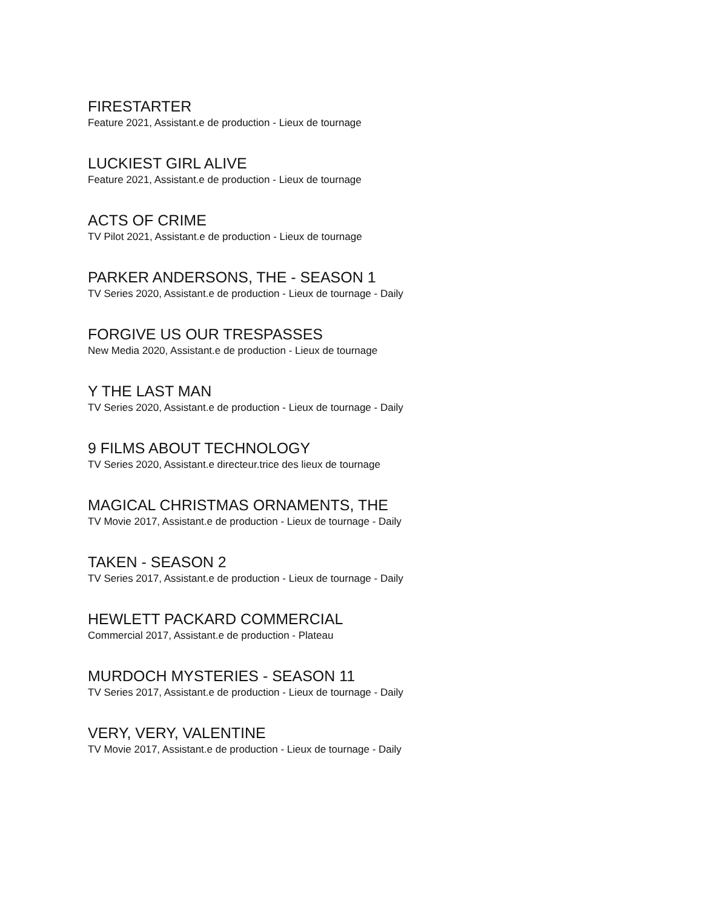FIRESTARTER
Feature 2021, Assistant.e de production - Lieux de tournage
LUCKIEST GIRL ALIVE
Feature 2021, Assistant.e de production - Lieux de tournage
ACTS OF CRIME
TV Pilot 2021, Assistant.e de production - Lieux de tournage
PARKER ANDERSONS, THE - SEASON 1
TV Series 2020, Assistant.e de production - Lieux de tournage - Daily
FORGIVE US OUR TRESPASSES
New Media 2020, Assistant.e de production - Lieux de tournage
Y THE LAST MAN
TV Series 2020, Assistant.e de production - Lieux de tournage - Daily
9 FILMS ABOUT TECHNOLOGY
TV Series 2020, Assistant.e directeur.trice des lieux de tournage
MAGICAL CHRISTMAS ORNAMENTS, THE
TV Movie 2017, Assistant.e de production - Lieux de tournage - Daily
TAKEN - SEASON 2
TV Series 2017, Assistant.e de production - Lieux de tournage - Daily
HEWLETT PACKARD COMMERCIAL
Commercial 2017, Assistant.e de production - Plateau
MURDOCH MYSTERIES - SEASON 11
TV Series 2017, Assistant.e de production - Lieux de tournage - Daily
VERY, VERY, VALENTINE
TV Movie 2017, Assistant.e de production - Lieux de tournage - Daily